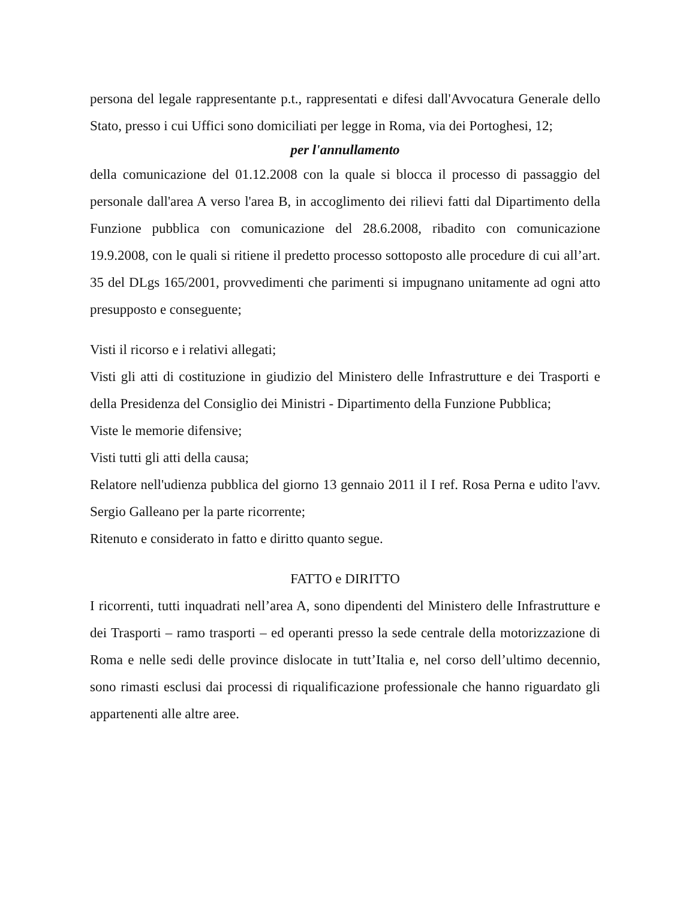persona del legale rappresentante p.t., rappresentati e difesi dall'Avvocatura Generale dello Stato, presso i cui Uffici sono domiciliati per legge in Roma, via dei Portoghesi, 12;
per l'annullamento
della comunicazione del 01.12.2008 con la quale si blocca il processo di passaggio del personale dall'area A verso l'area B, in accoglimento dei rilievi fatti dal Dipartimento della Funzione pubblica con comunicazione del 28.6.2008, ribadito con comunicazione 19.9.2008, con le quali si ritiene il predetto processo sottoposto alle procedure di cui all’art. 35 del DLgs 165/2001, provvedimenti che parimenti si impugnano unitamente ad ogni atto presupposto e conseguente;
Visti il ricorso e i relativi allegati;
Visti gli atti di costituzione in giudizio del Ministero delle Infrastrutture e dei Trasporti e della Presidenza del Consiglio dei Ministri - Dipartimento della Funzione Pubblica;
Viste le memorie difensive;
Visti tutti gli atti della causa;
Relatore nell'udienza pubblica del giorno 13 gennaio 2011 il I ref. Rosa Perna e udito l'avv. Sergio Galleano per la parte ricorrente;
Ritenuto e considerato in fatto e diritto quanto segue.
FATTO e DIRITTO
I ricorrenti, tutti inquadrati nell’area A, sono dipendenti del Ministero delle Infrastrutture e dei Trasporti – ramo trasporti – ed operanti presso la sede centrale della motorizzazione di Roma e nelle sedi delle province dislocate in tutt’Italia e, nel corso dell’ultimo decennio, sono rimasti esclusi dai processi di riqualificazione professionale che hanno riguardato gli appartenenti alle altre aree.